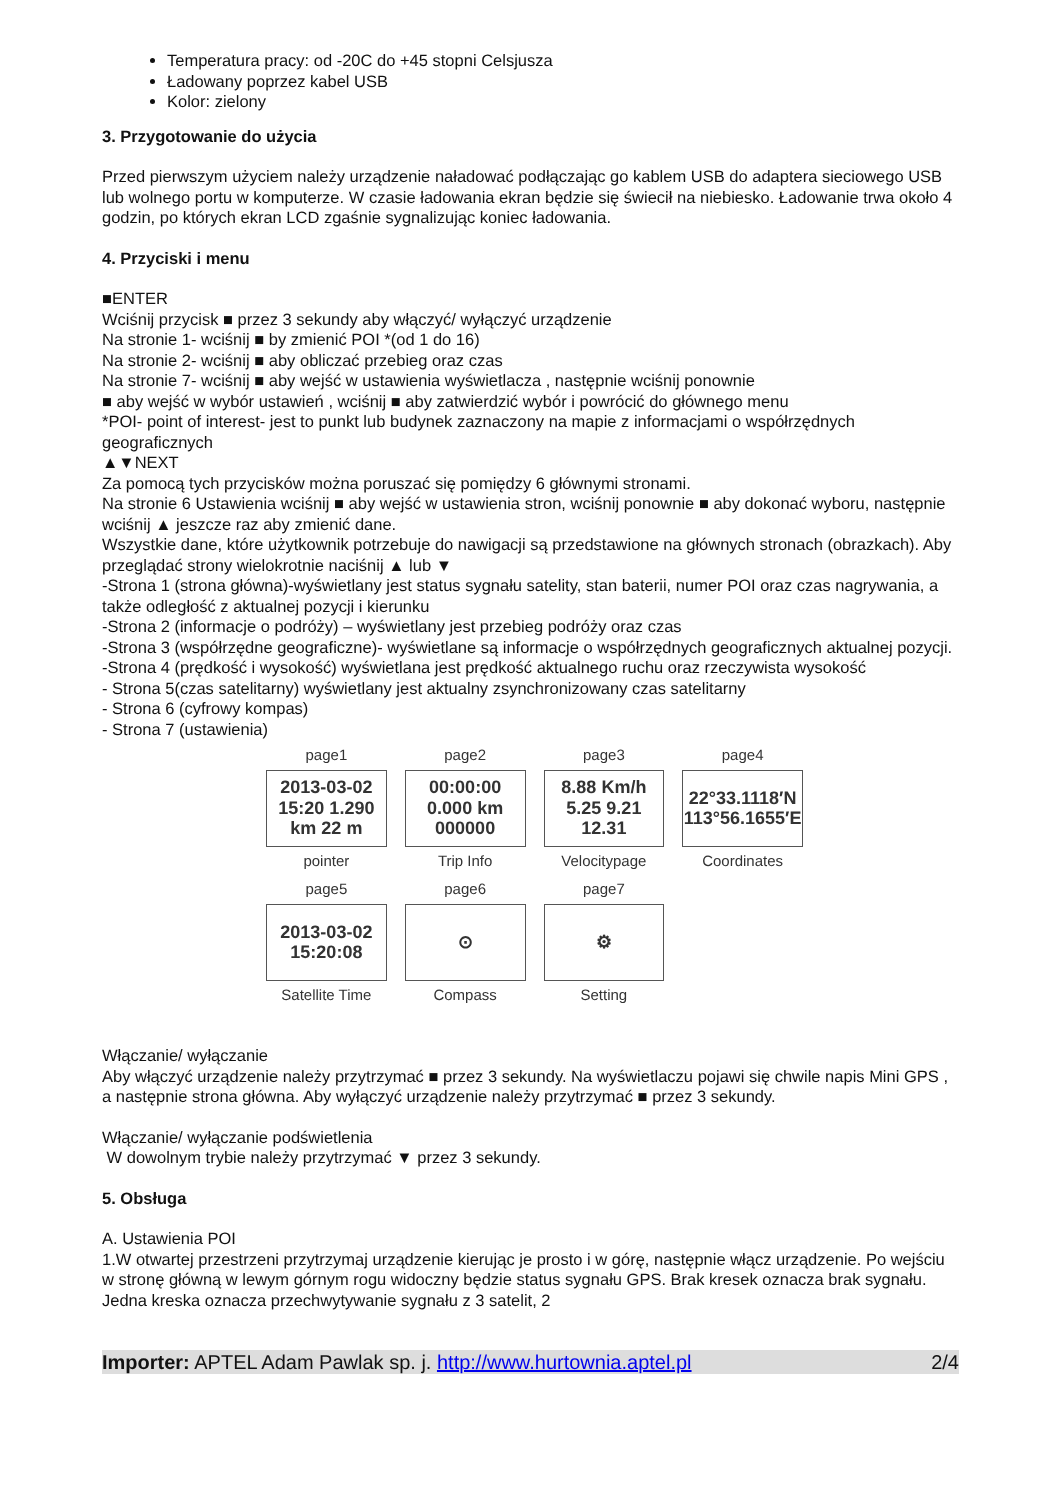Temperatura pracy: od -20C do +45 stopni Celsjusza
Ładowany poprzez kabel USB
Kolor: zielony
3. Przygotowanie do użycia
Przed pierwszym użyciem należy urządzenie naładować podłączając go kablem USB do adaptera sieciowego USB lub wolnego portu w komputerze. W czasie ładowania ekran będzie się świecił na niebiesko. Ładowanie trwa około 4 godzin, po których ekran LCD zgaśnie sygnalizując koniec ładowania.
4. Przyciski i menu
■ENTER
Wciśnij przycisk ■ przez 3 sekundy aby włączyć/ wyłączyć urządzenie
Na stronie 1- wciśnij ■ by zmienić POI *(od 1 do 16)
Na stronie 2- wciśnij ■ aby obliczać przebieg oraz czas
Na stronie 7- wciśnij ■ aby wejść w ustawienia wyświetlacza , następnie wciśnij ponownie
■ aby wejść w wybór ustawień , wciśnij ■ aby zatwierdzić wybór i powrócić do głównego menu
*POI- point of interest- jest to punkt lub budynek zaznaczony na mapie z informacjami o współrzędnych geograficznych
▲▼NEXT
Za pomocą tych przycisków można poruszać się pomiędzy 6 głównymi stronami.
Na stronie 6 Ustawienia wciśnij ■ aby wejść w ustawienia stron, wciśnij ponownie ■ aby dokonać wyboru, następnie wciśnij ▲ jeszcze raz aby zmienić dane.
Wszystkie dane, które użytkownik potrzebuje do nawigacji są przedstawione na głównych stronach (obrazkach). Aby przeglądać strony wielokrotnie naciśnij ▲ lub ▼
-Strona 1 (strona główna)-wyświetlany jest status sygnału satelity, stan baterii, numer POI oraz czas nagrywania, a także odległość z aktualnej pozycji i kierunku
-Strona 2 (informacje o podróży) – wyświetlany jest przebieg podróży oraz czas
-Strona 3 (współrzędne geograficzne)- wyświetlane są informacje o współrzędnych geograficznych aktualnej pozycji.
-Strona 4 (prędkość i wysokość) wyświetlana jest prędkość aktualnego ruchu oraz rzeczywista wysokość
- Strona 5(czas satelitarny) wyświetlany jest aktualny zsynchronizowany czas satelitarny
- Strona 6 (cyfrowy kompas)
- Strona 7 (ustawienia)
page1
2013-03-02 15:20 1.290 km 22 m
pointer
page2
00:00:00 0.000 km 000000
Trip Info
page3
8.88 Km/h 5.25 9.21 12.31
Velocitypage
page4
22°33.1118′N 113°56.1655′E
Coordinates
page5
2013-03-02 15:20:08
Satellite Time
page6
⊙
Compass
page7
⚙
Setting
Włączanie/ wyłączanie
Aby włączyć urządzenie należy przytrzymać ■ przez 3 sekundy. Na wyświetlaczu pojawi się chwile napis Mini GPS , a następnie strona główna. Aby wyłączyć urządzenie należy przytrzymać ■ przez 3 sekundy.
Włączanie/ wyłączanie podświetlenia
W dowolnym trybie należy przytrzymać ▼ przez 3 sekundy.
5. Obsługa
A. Ustawienia POI
1.W otwartej przestrzeni przytrzymaj urządzenie kierując je prosto i w górę, następnie włącz urządzenie. Po wejściu w stronę główną w lewym górnym rogu widoczny będzie status sygnału GPS. Brak kresek oznacza brak sygnału. Jedna kreska oznacza przechwytywanie sygnału z 3 satelit, 2
Importer: APTEL Adam Pawlak sp. j. http://www.hurtownia.aptel.pl 2/4